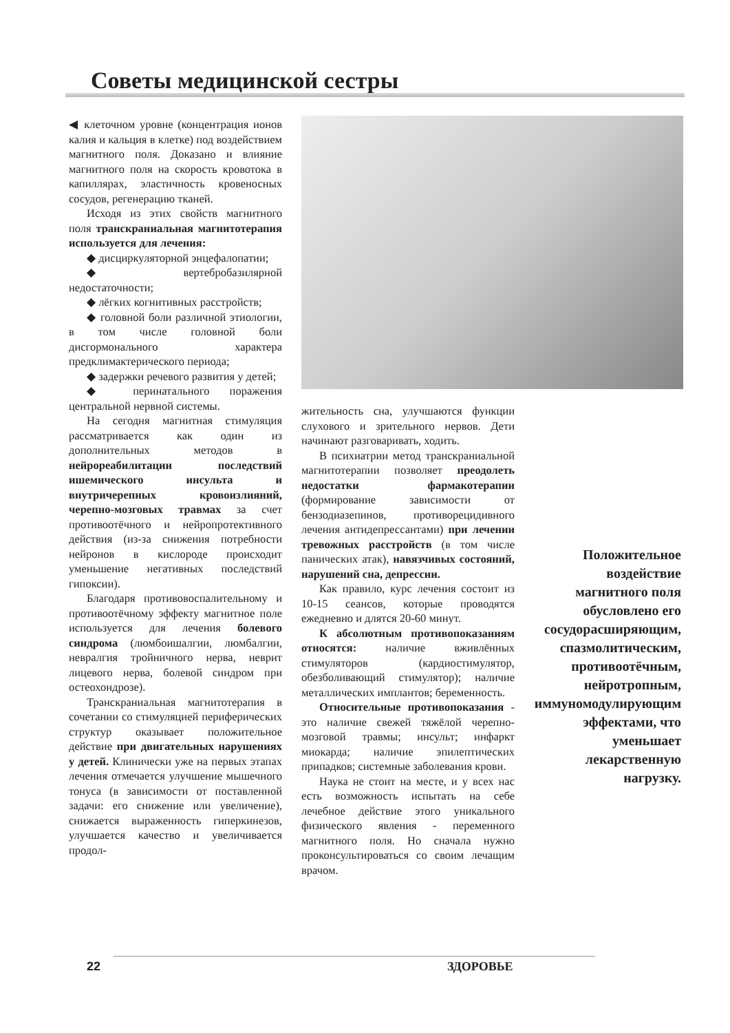Советы медицинской сестры
◀ клеточном уровне (концентрация ионов калия и кальция в клетке) под воздействием магнитного поля. Доказано и влияние магнитного поля на скорость кровотока в капиллярах, эластичность кровеносных сосудов, регенерацию тканей.
Исходя из этих свойств магнитного поля транскраниальная магнитотерапия используется для лечения:
◆ дисциркуляторной энцефалопатии;
◆ вертебробазилярной недостаточности;
◆ лёгких когнитивных расстройств;
◆ головной боли различной этиологии, в том числе головной боли дисгормонального характера предклимактерического периода;
◆ задержки речевого развития у детей;
◆ перинатального поражения центральной нервной системы.
На сегодня магнитная стимуляция рассматривается как один из дополнительных методов в нейрореабилитации последствий ишемического инсульта и внутричерепных кровоизлияний, черепно-мозговых травмах за счет противоотёчного и нейропротективного действия (из-за снижения потребности нейронов в кислороде происходит уменьшение негативных последствий гипоксии).
Благодаря противовоспалительному и противоотёчному эффекту магнитное поле используется для лечения болевого синдрома (люмбоишалгии, люмбалгии, невралгия тройничного нерва, неврит лицевого нерва, болевой синдром при остеохондрозе).
Транскраниальная магнитотерапия в сочетании со стимуляцией периферических структур оказывает положительное действие при двигательных нарушениях у детей. Клинически уже на первых этапах лечения отмечается улучшение мышечного тонуса (в зависимости от поставленной задачи: его снижение или увеличение), снижается выраженность гиперкинезов, улучшается качество и увеличивается продол-
жительность сна, улучшаются функции слухового и зрительного нервов. Дети начинают разговаривать, ходить.
В психиатрии метод транскраниальной магнитотерапии позволяет преодолеть недостатки фармакотерапии (формирование зависимости от бензодиазепинов, противорецидивного лечения антидепрессантами) при лечении тревожных расстройств (в том числе панических атак), навязчивых состояний, нарушений сна, депрессии.
Как правило, курс лечения состоит из 10-15 сеансов, которые проводятся ежедневно и длятся 20-60 минут.
К абсолютным противопоказаниям относятся: наличие вживлённых стимуляторов (кардиостимулятор, обезболивающий стимулятор); наличие металлических имплантов; беременность.
Относительные противопоказания - это наличие свежей тяжёлой черепно-мозговой травмы; инсульт; инфаркт миокарда; наличие эпилептических припадков; системные заболевания крови.
Наука не стоит на месте, и у всех нас есть возможность испытать на себе лечебное действие этого уникального физического явления - переменного магнитного поля. Но сначала нужно проконсультироваться со своим лечащим врачом.
Положительное воздействие магнитного поля обусловлено его сосудорасширяющим, спазмолитическим, противоотёчным, нейротропным, иммуномодулирующим эффектами, что уменьшает лекарственную нагрузку.
22 ЗДОРОВЬЕ